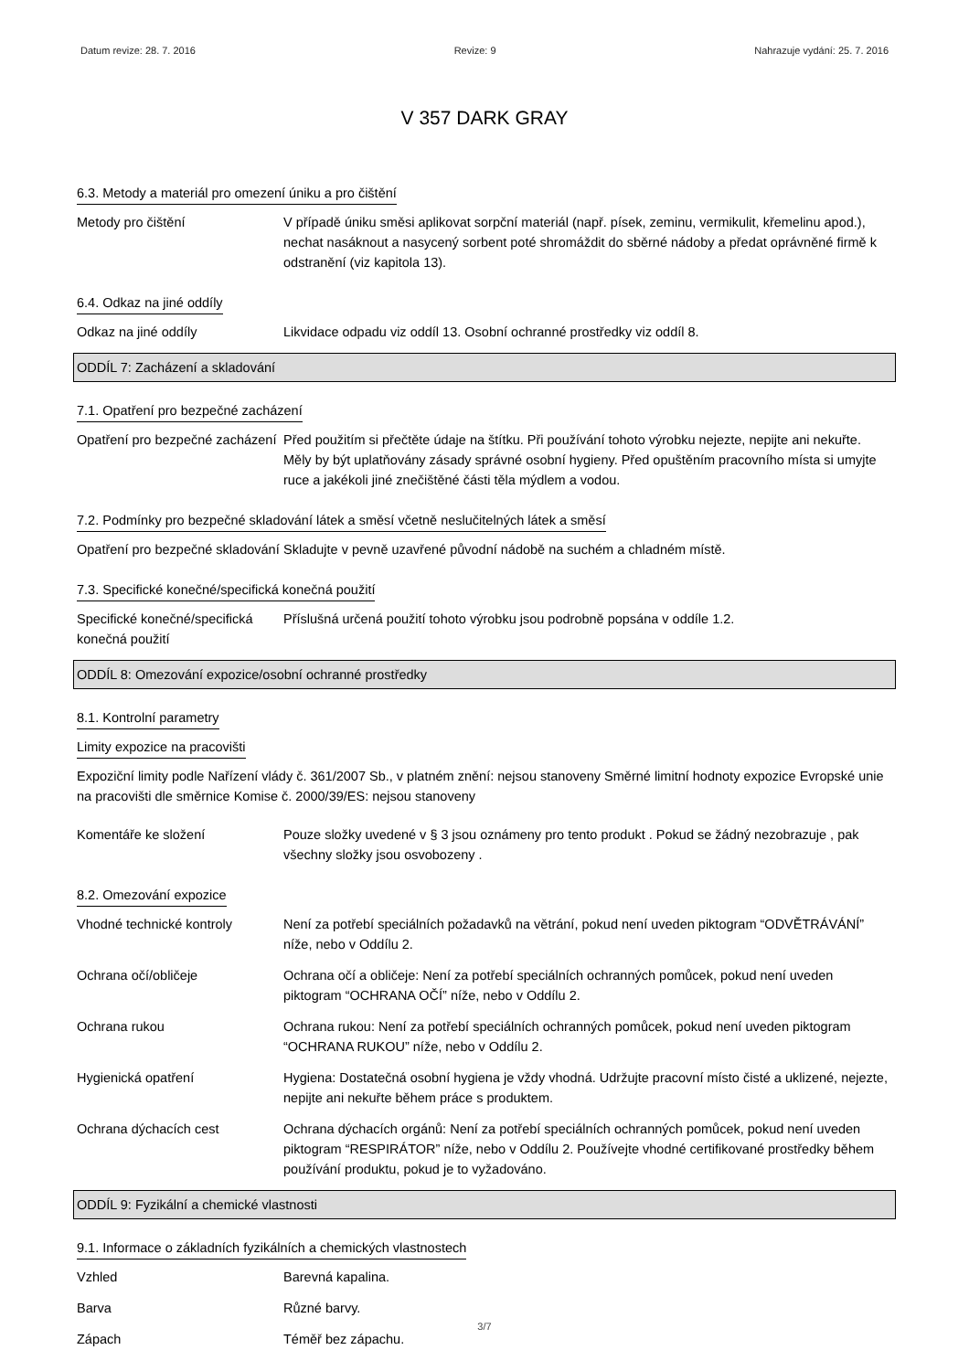Datum revize: 28. 7. 2016 Revize: 9 Nahrazuje vydání: 25. 7. 2016
V 357 DARK GRAY
6.3. Metody a materiál pro omezení úniku a pro čištění
Metody pro čištění V případě úniku směsi aplikovat sorpční materiál (např. písek, zeminu, vermikulit, křemelinu apod.), nechat nasáknout a nasycený sorbent poté shromáždit do sběrné nádoby a předat oprávněné firmě k odstranění (viz kapitola 13).
6.4. Odkaz na jiné oddíly
Odkaz na jiné oddíly Likvidace odpadu viz oddíl 13. Osobní ochranné prostředky viz oddíl 8.
ODDÍL 7: Zacházení a skladování
7.1. Opatření pro bezpečné zacházení
Opatření pro bezpečné zacházení
Před použitím si přečtěte údaje na štítku. Při používání tohoto výrobku nejezte, nepijte ani nekuřte. Měly by být uplatňovány zásady správné osobní hygieny. Před opuštěním pracovního místa si umyjte ruce a jakékoli jiné znečištěné části těla mýdlem a vodou.
7.2. Podmínky pro bezpečné skladování látek a směsí včetně neslučitelných látek a směsí
Opatření pro bezpečné skladování
Skladujte v pevně uzavřené původní nádobě na suchém a chladném místě.
7.3. Specifické konečné/specifická konečná použití
Specifické konečné/specifická konečná použití
Příslušná určená použití tohoto výrobku jsou podrobně popsána v oddíle 1.2.
ODDÍL 8: Omezování expozice/osobní ochranné prostředky
8.1. Kontrolní parametry
Limity expozice na pracovišti
Expoziční limity podle Nařízení vlády č. 361/2007 Sb., v platném znění: nejsou stanoveny Směrné limitní hodnoty expozice Evropské unie na pracovišti dle směrnice Komise č. 2000/39/ES: nejsou stanoveny
Komentáře ke složení Pouze složky uvedené v § 3 jsou oznámeny pro tento produkt . Pokud se žádný nezobrazuje , pak všechny složky jsou osvobozeny .
8.2. Omezování expozice
Vhodné technické kontroly Není za potřebí speciálních požadavků na větrání, pokud není uveden piktogram “ODVĚTRÁVÁNÍ” níže, nebo v Oddílu 2.
Ochrana očí/obličeje Ochrana očí a obličeje: Není za potřebí speciálních ochranných pomůcek, pokud není uveden piktogram “OCHRANA OČÍ” níže, nebo v Oddílu 2.
Ochrana rukou Ochrana rukou: Není za potřebí speciálních ochranných pomůcek, pokud není uveden piktogram “OCHRANA RUKOU” níže, nebo v Oddílu 2.
Hygienická opatření Hygiena: Dostatečná osobní hygiena je vždy vhodná. Udržujte pracovní místo čisté a uklizené, nejezte, nepijte ani nekuřte během práce s produktem.
Ochrana dýchacích cest Ochrana dýchacích orgánů: Není za potřebí speciálních ochranných pomůcek, pokud není uveden piktogram “RESPIRÁTOR” níže, nebo v Oddílu 2. Používejte vhodné certifikované prostředky během používání produktu, pokud je to vyžadováno.
ODDÍL 9: Fyzikální a chemické vlastnosti
9.1. Informace o základních fyzikálních a chemických vlastnostech
Vzhled Barevná kapalina.
Barva Různé barvy.
Zápach Téměř bez zápachu.
3/7